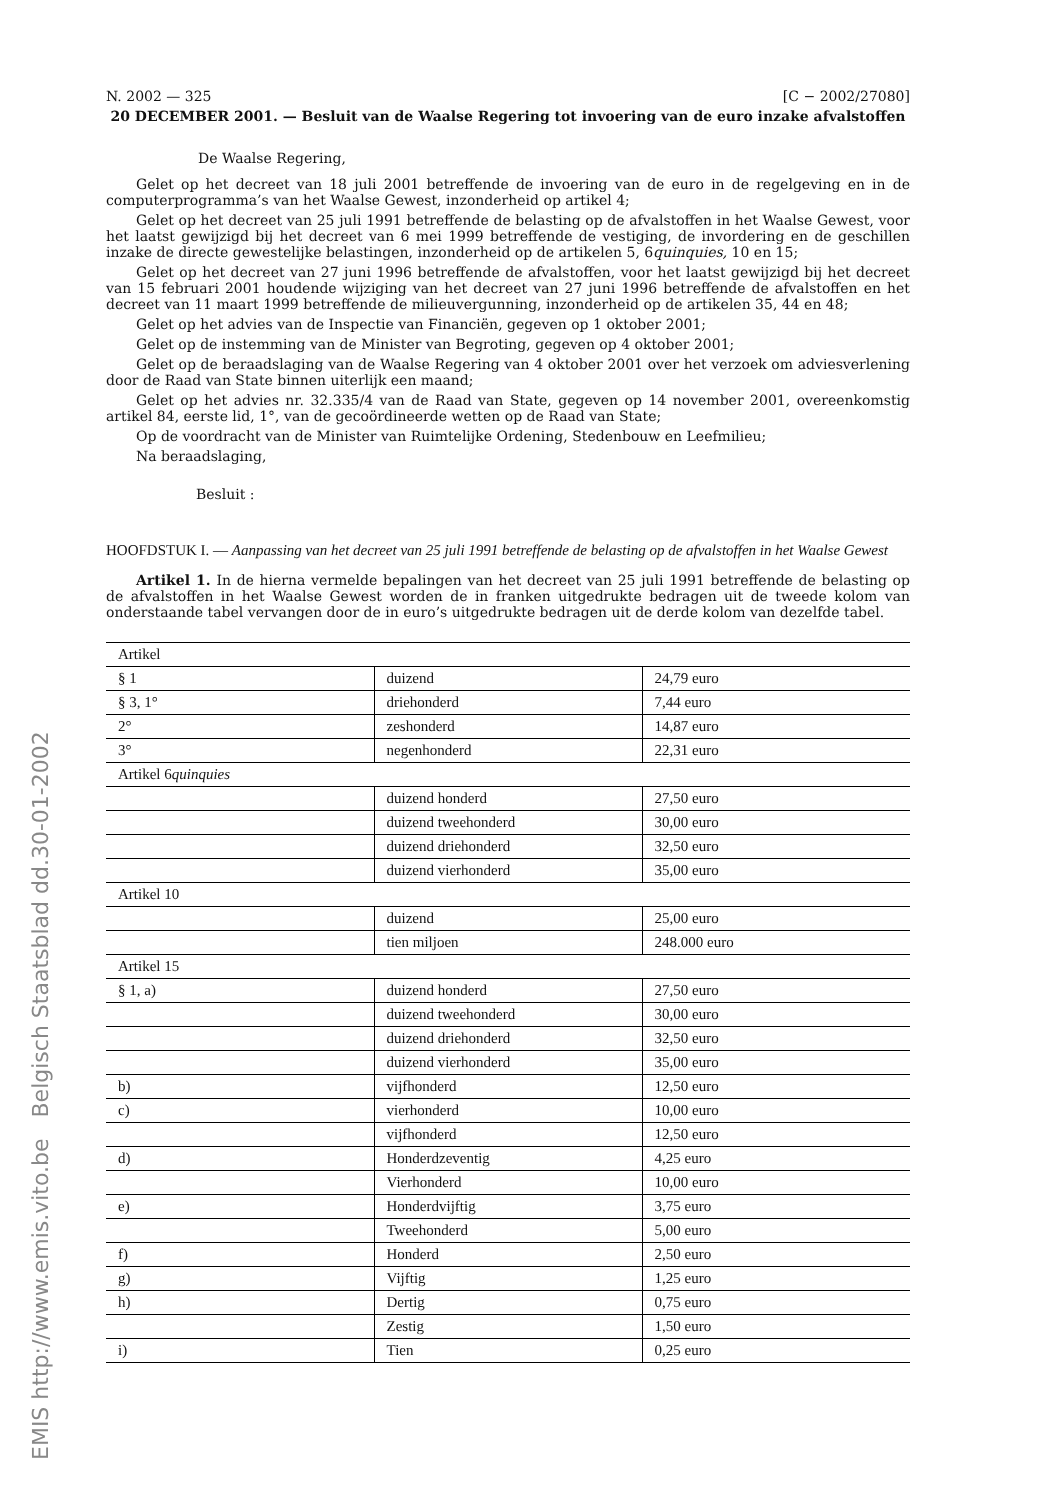N. 2002 — 325 [C − 2002/27080]
20 DECEMBER 2001. — Besluit van de Waalse Regering tot invoering van de euro inzake afvalstoffen
De Waalse Regering,
Gelet op het decreet van 18 juli 2001 betreffende de invoering van de euro in de regelgeving en in de computerprogramma’s van het Waalse Gewest, inzonderheid op artikel 4;
Gelet op het decreet van 25 juli 1991 betreffende de belasting op de afvalstoffen in het Waalse Gewest, voor het laatst gewijzigd bij het decreet van 6 mei 1999 betreffende de vestiging, de invordering en de geschillen inzake de directe gewestelijke belastingen, inzonderheid op de artikelen 5, 6quinquies, 10 en 15;
Gelet op het decreet van 27 juni 1996 betreffende de afvalstoffen, voor het laatst gewijzigd bij het decreet van 15 februari 2001 houdende wijziging van het decreet van 27 juni 1996 betreffende de afvalstoffen en het decreet van 11 maart 1999 betreffende de milieuvergunning, inzonderheid op de artikelen 35, 44 en 48;
Gelet op het advies van de Inspectie van Financiën, gegeven op 1 oktober 2001;
Gelet op de instemming van de Minister van Begroting, gegeven op 4 oktober 2001;
Gelet op de beraadslaging van de Waalse Regering van 4 oktober 2001 over het verzoek om adviesverlening door de Raad van State binnen uiterlijk een maand;
Gelet op het advies nr. 32.335/4 van de Raad van State, gegeven op 14 november 2001, overeenkomstig artikel 84, eerste lid, 1°, van de gecoördineerde wetten op de Raad van State;
Op de voordracht van de Minister van Ruimtelijke Ordening, Stedenbouw en Leefmilieu;
Na beraadslaging,
Besluit :
HOOFDSTUK I. — Aanpassing van het decreet van 25 juli 1991 betreffende de belasting op de afvalstoffen in het Waalse Gewest
Artikel 1. In de hierna vermelde bepalingen van het decreet van 25 juli 1991 betreffende de belasting op de afvalstoffen in het Waalse Gewest worden de in franken uitgedrukte bedragen uit de tweede kolom van onderstaande tabel vervangen door de in euro’s uitgedrukte bedragen uit de derde kolom van dezelfde tabel.
| Artikel | | |
| § 1 | duizend | 24,79 euro |
| § 3, 1° | driehonderd | 7,44 euro |
| 2° | zeshonderd | 14,87 euro |
| 3° | negenhonderd | 22,31 euro |
| Artikel 6 quinquies | | |
| | duizend honderd | 27,50 euro |
| | duizend tweehonderd | 30,00 euro |
| | duizend driehonderd | 32,50 euro |
| | duizend vierhonderd | 35,00 euro |
| Artikel 10 | | |
| | duizend | 25,00 euro |
| | tien miljoen | 248.000 euro |
| Artikel 15 | | |
| § 1, a) | duizend honderd | 27,50 euro |
| | duizend tweehonderd | 30,00 euro |
| | duizend driehonderd | 32,50 euro |
| | duizend vierhonderd | 35,00 euro |
| b) | vijfhonderd | 12,50 euro |
| c) | vierhonderd | 10,00 euro |
| | vijfhonderd | 12,50 euro |
| d) | Honderdzeventig | 4,25 euro |
| | Vierhonderd | 10,00 euro |
| e) | Honderdvijftig | 3,75 euro |
| | Tweehonderd | 5,00 euro |
| f) | Honderd | 2,50 euro |
| g) | Vijftig | 1,25 euro |
| h) | Dertig | 0,75 euro |
| | Zestig | 1,50 euro |
| i) | Tien | 0,25 euro |
EMIS http://www.emis.vito.be Belgisch Staatsblad dd.30-01-2002